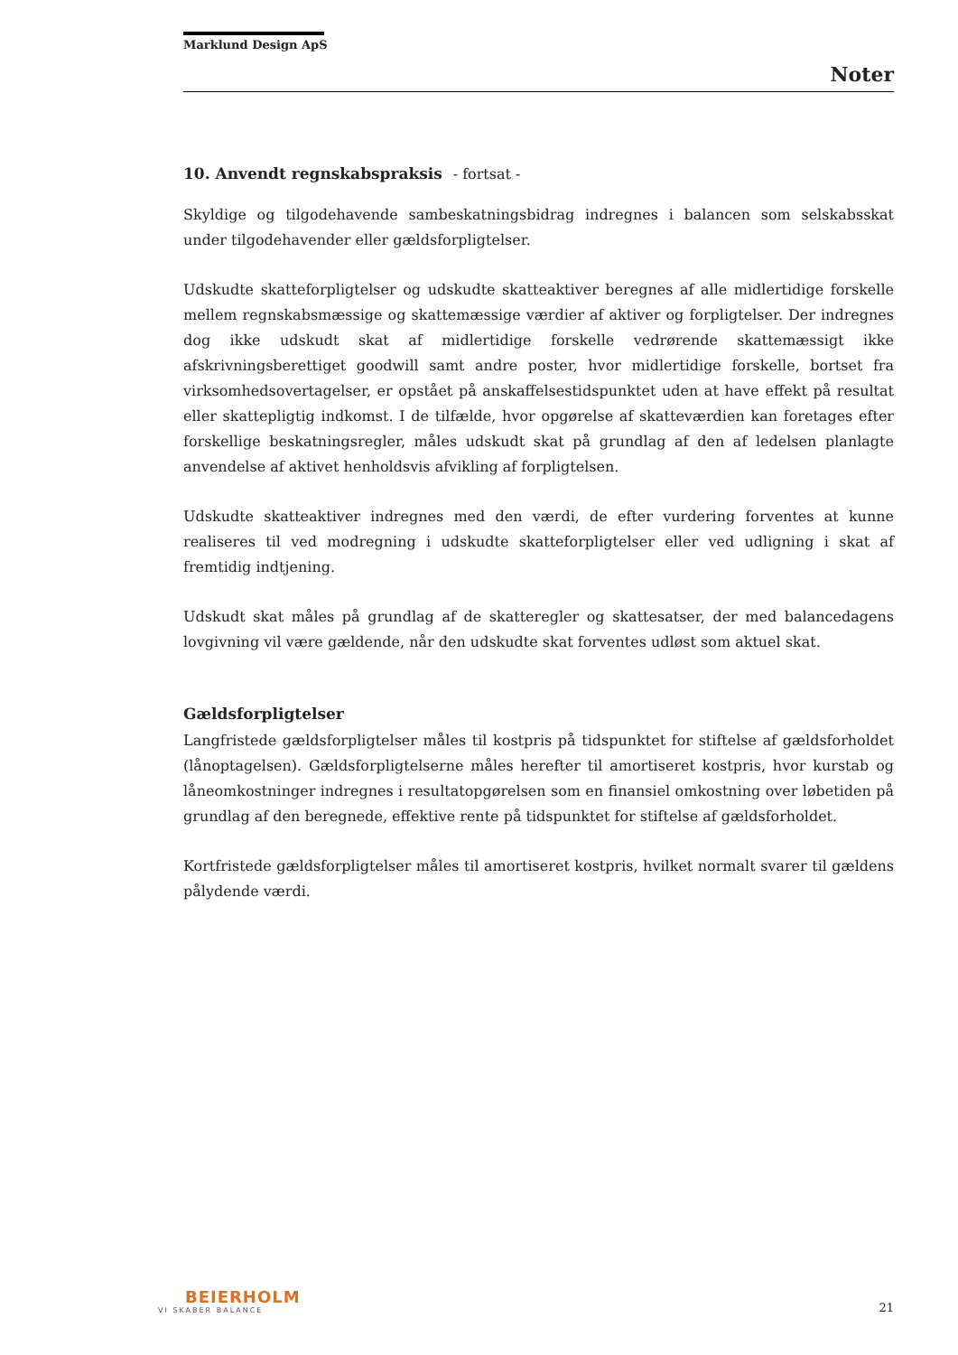Marklund Design ApS
Noter
10. Anvendt regnskabspraksis - fortsat -
Skyldige og tilgodehavende sambeskatningsbidrag indregnes i balancen som selskabsskat under tilgodehavender eller gældsforpligtelser.
Udskudte skatteforpligtelser og udskudte skatteaktiver beregnes af alle midlertidige forskelle mellem regnskabsmæssige og skattemæssige værdier af aktiver og forpligtelser. Der indregnes dog ikke udskudt skat af midlertidige forskelle vedrørende skattemæssigt ikke afskrivningsberettiget goodwill samt andre poster, hvor midlertidige forskelle, bortset fra virksomhedsovertagelser, er opstået på anskaffelsestidspunktet uden at have effekt på resultat eller skattepligtig indkomst. I de tilfælde, hvor opgørelse af skatteværdien kan foretages efter forskellige beskatningsregler, måles udskudt skat på grundlag af den af ledelsen planlagte anvendelse af aktivet henholdsvis afvikling af forpligtelsen.
Udskudte skatteaktiver indregnes med den værdi, de efter vurdering forventes at kunne realiseres til ved modregning i udskudte skatteforpligtelser eller ved udligning i skat af fremtidig indtjening.
Udskudt skat måles på grundlag af de skatteregler og skattesatser, der med balancedagens lovgivning vil være gældende, når den udskudte skat forventes udløst som aktuel skat.
Gældsforpligtelser
Langfristede gældsforpligtelser måles til kostpris på tidspunktet for stiftelse af gældsforholdet (lånoptagelsen). Gældsforpligtelserne måles herefter til amortiseret kostpris, hvor kurstab og låneomkostninger indregnes i resultatopgørelsen som en finansiel omkostning over løbetiden på grundlag af den beregnede, effektive rente på tidspunktet for stiftelse af gældsforholdet.
Kortfristede gældsforpligtelser måles til amortiseret kostpris, hvilket normalt svarer til gældens pålydende værdi.
BEIERHOLM
VI SKABER BALANCE
21